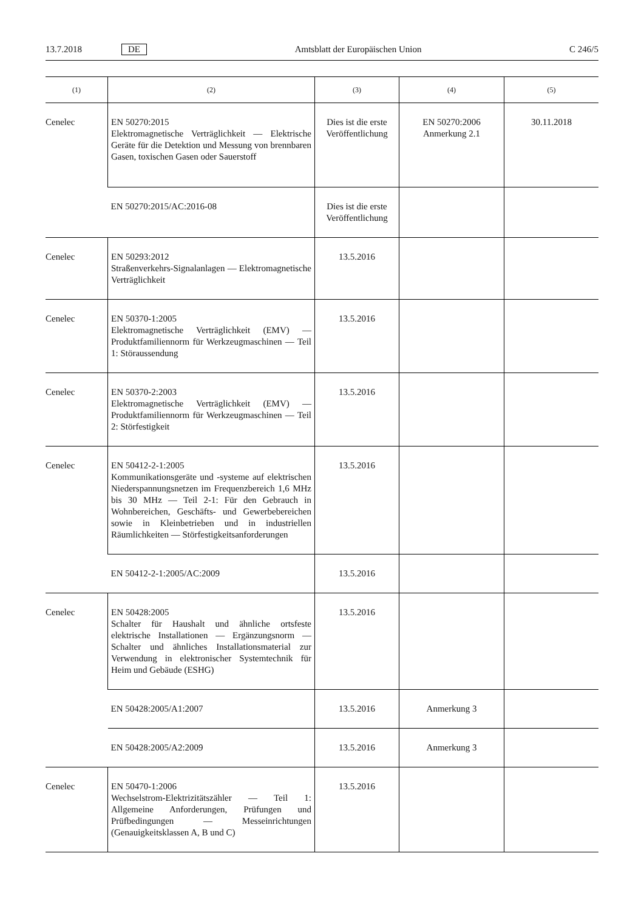13.7.2018 DE Amtsblatt der Europäischen Union C 246/5
| (1) | (2) | (3) | (4) | (5) |
| --- | --- | --- | --- | --- |
| Cenelec | EN 50270:2015 Elektromagnetische Verträglichkeit — Elektrische Geräte für die Detektion und Messung von brennbaren Gasen, toxischen Gasen oder Sauerstoff | Dies ist die erste Veröffentlichung | EN 50270:2006 Anmerkung 2.1 | 30.11.2018 |
| | EN 50270:2015/AC:2016-08 | Dies ist die erste Veröffentlichung | | |
| Cenelec | EN 50293:2012 Straßenverkehrs-Signalanlagen — Elektromagnetische Verträglichkeit | 13.5.2016 | | |
| Cenelec | EN 50370-1:2005 Elektromagnetische Verträglichkeit (EMV) — Produktfamiliennorm für Werkzeugmaschinen — Teil 1: Störaussendung | 13.5.2016 | | |
| Cenelec | EN 50370-2:2003 Elektromagnetische Verträglichkeit (EMV) — Produktfamiliennorm für Werkzeugmaschinen — Teil 2: Störfestigkeit | 13.5.2016 | | |
| Cenelec | EN 50412-2-1:2005 Kommunikationsgeräte und -systeme auf elektrischen Niederspannungsnetzen im Frequenzbereich 1,6 MHz bis 30 MHz — Teil 2-1: Für den Gebrauch in Wohnbereichen, Geschäfts- und Gewerbebereichen sowie in Kleinbetrieben und in industriellen Räumlichkeiten — Störfestigkeitsanforderungen | 13.5.2016 | | |
| | EN 50412-2-1:2005/AC:2009 | 13.5.2016 | | |
| Cenelec | EN 50428:2005 Schalter für Haushalt und ähnliche ortsfeste elektrische Installationen — Ergänzungsnorm — Schalter und ähnliches Installationsmaterial zur Verwendung in elektronischer Systemtechnik für Heim und Gebäude (ESHG) | 13.5.2016 | | |
| | EN 50428:2005/A1:2007 | 13.5.2016 | Anmerkung 3 | |
| | EN 50428:2005/A2:2009 | 13.5.2016 | Anmerkung 3 | |
| Cenelec | EN 50470-1:2006 Wechselstrom-Elektrizitätszähler — Teil 1: Allgemeine Anforderungen, Prüfungen und Prüfbedingungen — Messeinrichtungen (Genauigkeitsklassen A, B und C) | 13.5.2016 | | |